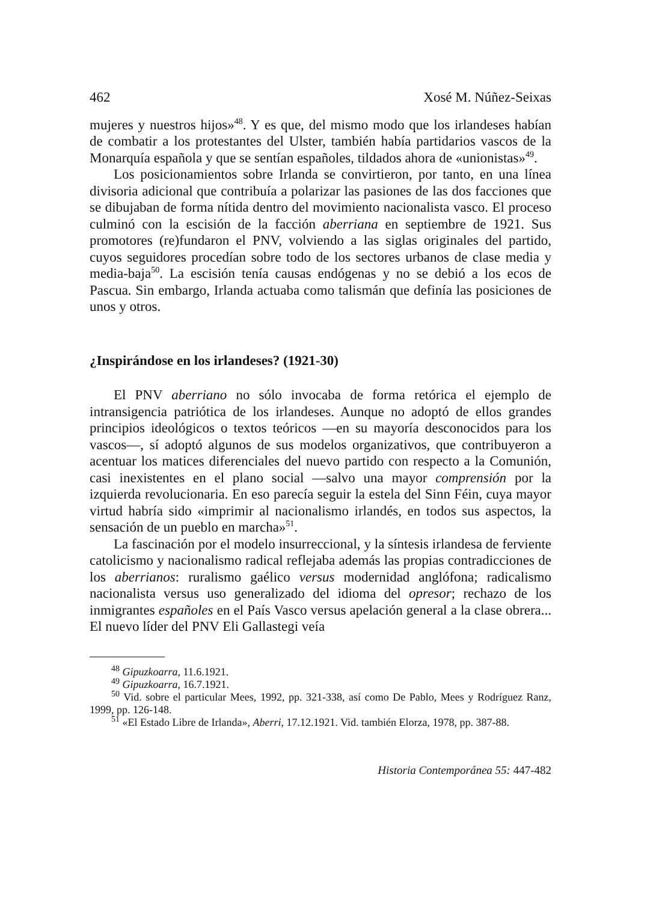462 Xosé M. Núñez-Seixas
mujeres y nuestros hijos»<sup>48</sup>. Y es que, del mismo modo que los irlandeses habían de combatir a los protestantes del Ulster, también había partidarios vascos de la Monarquía española y que se sentían españoles, tildados ahora de «unionistas»<sup>49</sup>.
Los posicionamientos sobre Irlanda se convirtieron, por tanto, en una línea divisoria adicional que contribuía a polarizar las pasiones de las dos facciones que se dibujaban de forma nítida dentro del movimiento nacionalista vasco. El proceso culminó con la escisión de la facción aberriana en septiembre de 1921. Sus promotores (re)fundaron el PNV, volviendo a las siglas originales del partido, cuyos seguidores procedían sobre todo de los sectores urbanos de clase media y media-baja<sup>50</sup>. La escisión tenía causas endógenas y no se debió a los ecos de Pascua. Sin embargo, Irlanda actuaba como talismán que definía las posiciones de unos y otros.
¿Inspirándose en los irlandeses? (1921-30)
El PNV aberriano no sólo invocaba de forma retórica el ejemplo de intransigencia patriótica de los irlandeses. Aunque no adoptó de ellos grandes principios ideológicos o textos teóricos —en su mayoría desconocidos para los vascos—, sí adoptó algunos de sus modelos organizativos, que contribuyeron a acentuar los matices diferenciales del nuevo partido con respecto a la Comunión, casi inexistentes en el plano social —salvo una mayor comprensión por la izquierda revolucionaria. En eso parecía seguir la estela del Sinn Féin, cuya mayor virtud habría sido «imprimir al nacionalismo irlandés, en todos sus aspectos, la sensación de un pueblo en marcha»<sup>51</sup>.
La fascinación por el modelo insurreccional, y la síntesis irlandesa de ferviente catolicismo y nacionalismo radical reflejaba además las propias contradicciones de los aberrianos: ruralismo gaélico versus modernidad anglófona; radicalismo nacionalista versus uso generalizado del idioma del opresor; rechazo de los inmigrantes españoles en el País Vasco versus apelación general a la clase obrera... El nuevo líder del PNV Eli Gallastegi veía
<sup>48</sup> Gipuzkoarra, 11.6.1921.
<sup>49</sup> Gipuzkoarra, 16.7.1921.
<sup>50</sup> Vid. sobre el particular Mees, 1992, pp. 321-338, así como De Pablo, Mees y Rodríguez Ranz, 1999, pp. 126-148.
<sup>51</sup> «El Estado Libre de Irlanda», Aberri, 17.12.1921. Vid. también Elorza, 1978, pp. 387-88.
Historia Contemporánea 55: 447-482